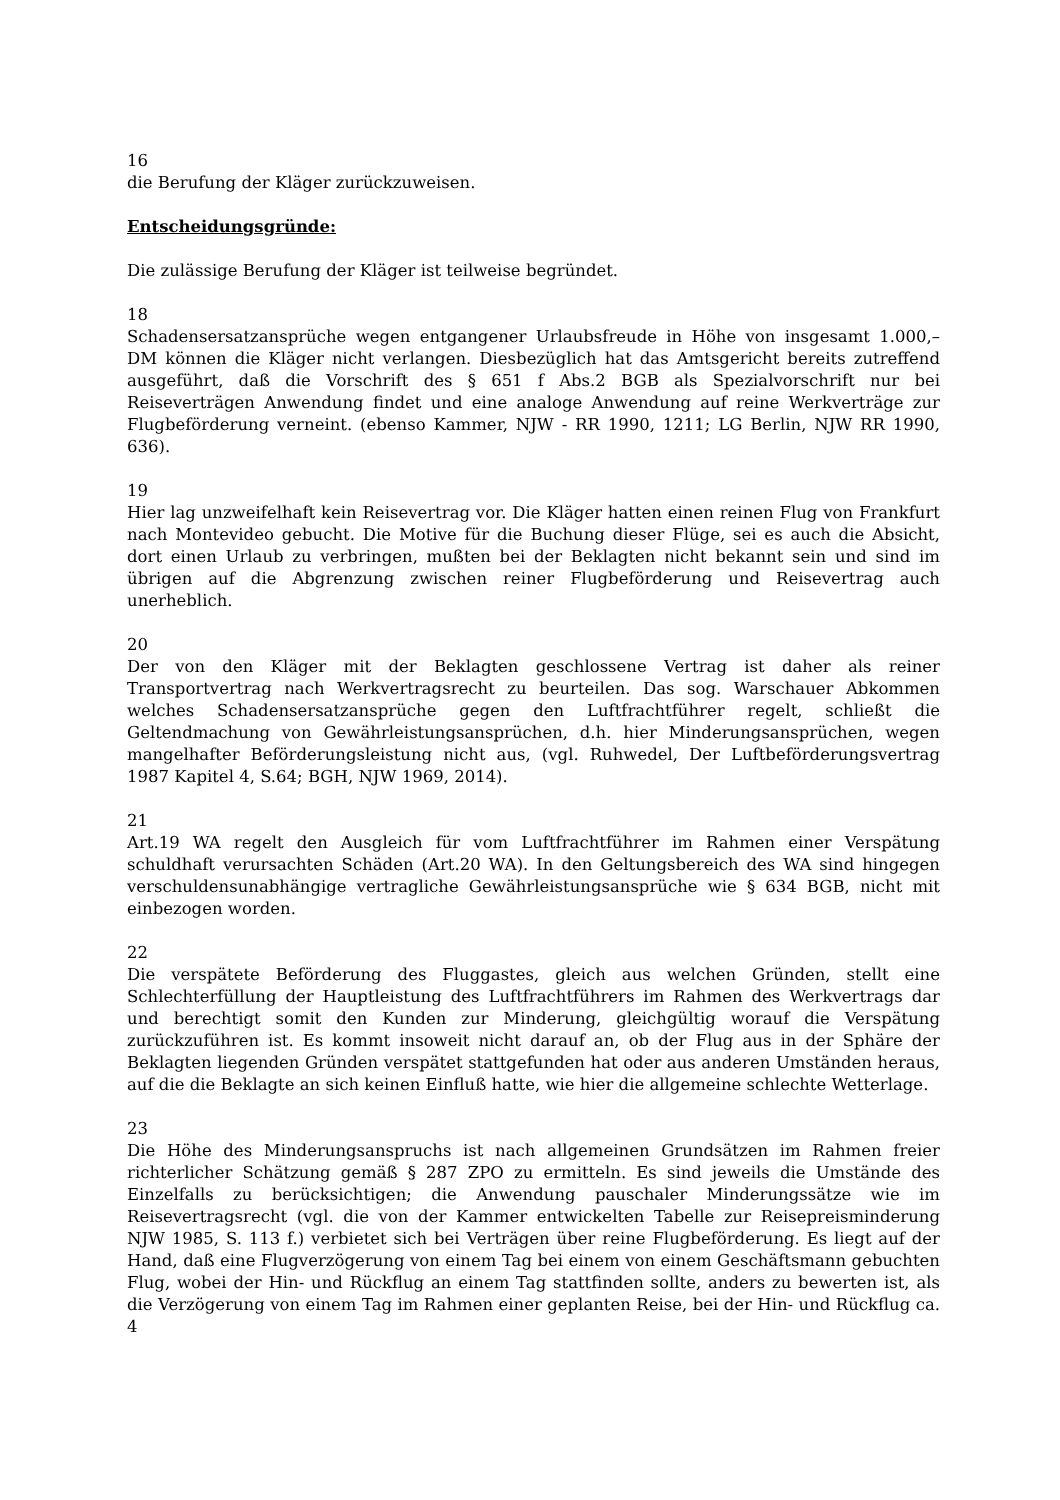16
die Berufung der Kläger zurückzuweisen.
Entscheidungsgründe:
Die zulässige Berufung der Kläger ist teilweise begründet.
18
Schadensersatzansprüche wegen entgangener Urlaubsfreude in Höhe von insgesamt 1.000,– DM können die Kläger nicht verlangen. Diesbezüglich hat das Amtsgericht bereits zutreffend ausgeführt, daß die Vorschrift des § 651 f Abs.2 BGB als Spezialvorschrift nur bei Reiseverträgen Anwendung findet und eine analoge Anwendung auf reine Werkverträge zur Flugbeförderung verneint. (ebenso Kammer, NJW - RR 1990, 1211; LG Berlin, NJW RR 1990, 636).
19
Hier lag unzweifelhaft kein Reisevertrag vor. Die Kläger hatten einen reinen Flug von Frankfurt nach Montevideo gebucht. Die Motive für die Buchung dieser Flüge, sei es auch die Absicht, dort einen Urlaub zu verbringen, mußten bei der Beklagten nicht bekannt sein und sind im übrigen auf die Abgrenzung zwischen reiner Flugbeförderung und Reisevertrag auch unerheblich.
20
Der von den Kläger mit der Beklagten geschlossene Vertrag ist daher als reiner Transportvertrag nach Werkvertragsrecht zu beurteilen. Das sog. Warschauer Abkommen welches Schadensersatzansprüche gegen den Luftfrachtführer regelt, schließt die Geltendmachung von Gewährleistungsansprüchen, d.h. hier Minderungsansprüchen, wegen mangelhafter Beförderungsleistung nicht aus, (vgl. Ruhwedel, Der Luftbeförderungsvertrag 1987 Kapitel 4, S.64; BGH, NJW 1969, 2014).
21
Art.19 WA regelt den Ausgleich für vom Luftfrachtführer im Rahmen einer Verspätung schuldhaft verursachten Schäden (Art.20 WA). In den Geltungsbereich des WA sind hingegen verschuldensunabhängige vertragliche Gewährleistungsansprüche wie § 634 BGB, nicht mit einbezogen worden.
22
Die verspätete Beförderung des Fluggastes, gleich aus welchen Gründen, stellt eine Schlechterfüllung der Hauptleistung des Luftfrachtführers im Rahmen des Werkvertrags dar und berechtigt somit den Kunden zur Minderung, gleichgültig worauf die Verspätung zurückzuführen ist. Es kommt insoweit nicht darauf an, ob der Flug aus in der Sphäre der Beklagten liegenden Gründen verspätet stattgefunden hat oder aus anderen Umständen heraus, auf die die Beklagte an sich keinen Einfluß hatte, wie hier die allgemeine schlechte Wetterlage.
23
Die Höhe des Minderungsanspruchs ist nach allgemeinen Grundsätzen im Rahmen freier richterlicher Schätzung gemäß § 287 ZPO zu ermitteln. Es sind jeweils die Umstände des Einzelfalls zu berücksichtigen; die Anwendung pauschaler Minderungssätze wie im Reisevertragsrecht (vgl. die von der Kammer entwickelten Tabelle zur Reisepreisminderung NJW 1985, S. 113 f.) verbietet sich bei Verträgen über reine Flugbeförderung. Es liegt auf der Hand, daß eine Flugverzögerung von einem Tag bei einem von einem Geschäftsmann gebuchten Flug, wobei der Hin- und Rückflug an einem Tag stattfinden sollte, anders zu bewerten ist, als die Verzögerung von einem Tag im Rahmen einer geplanten Reise, bei der Hin- und Rückflug ca. 4